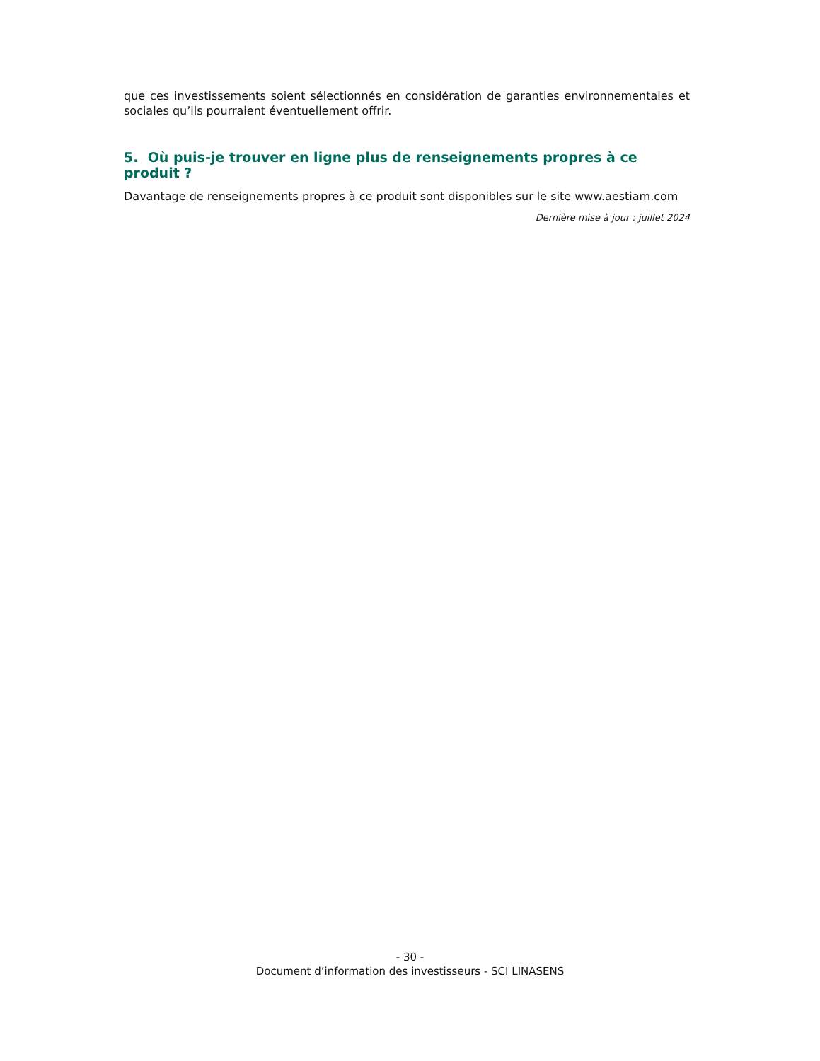que ces investissements soient sélectionnés en considération de garanties environnementales et sociales qu’ils pourraient éventuellement offrir.
5. Où puis-je trouver en ligne plus de renseignements propres à ce produit ?
Davantage de renseignements propres à ce produit sont disponibles sur le site www.aestiam.com
Dernière mise à jour : juillet 2024
- 30 -
Document d’information des investisseurs - SCI LINASENS